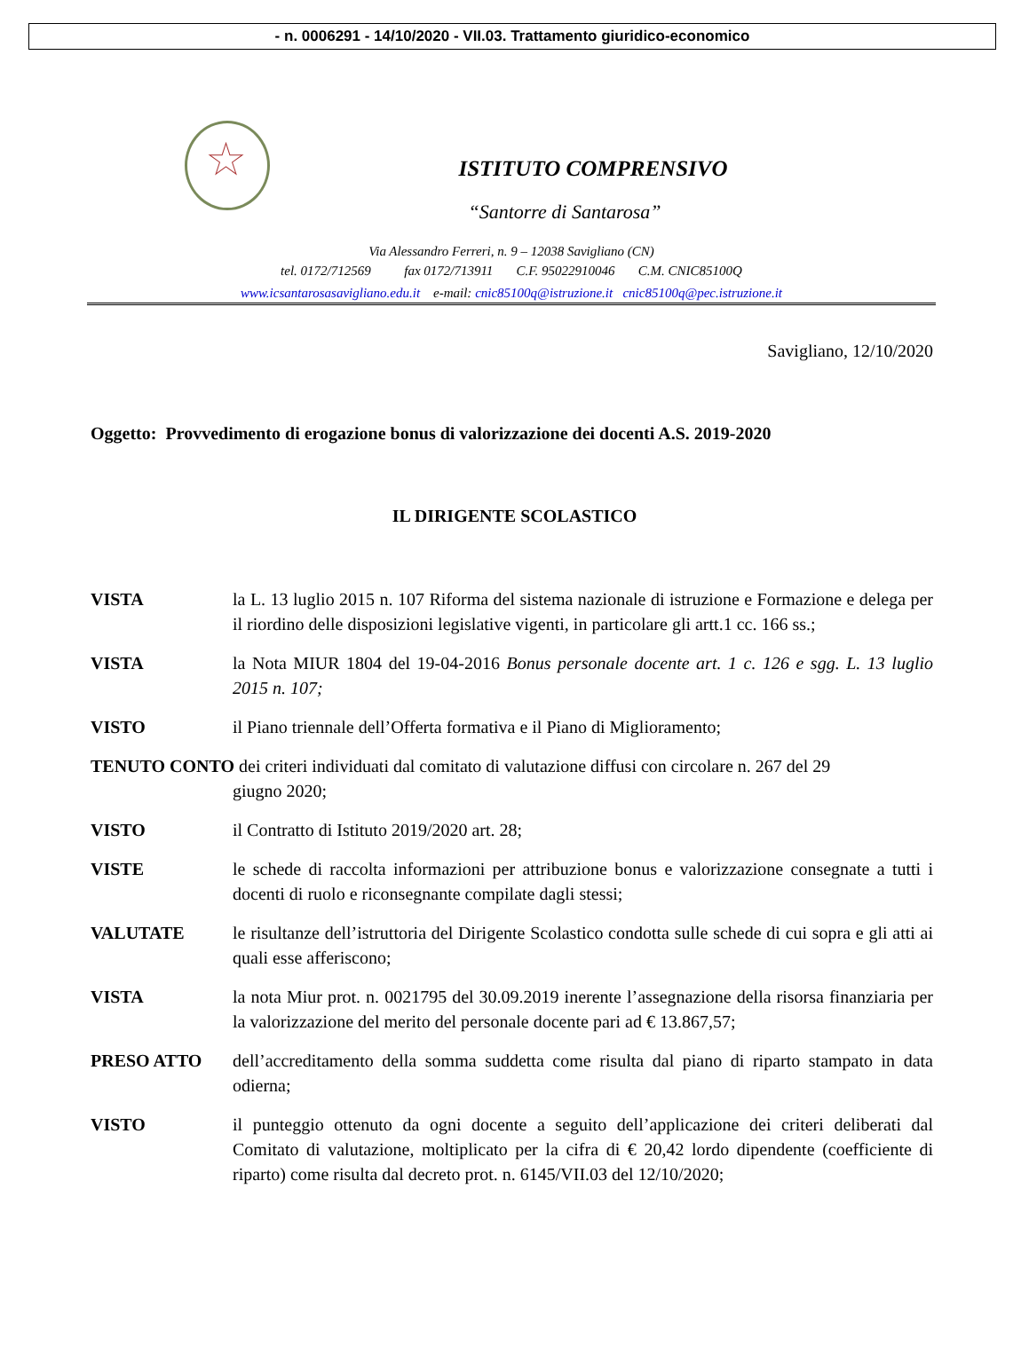- n. 0006291 - 14/10/2020 - VII.03. Trattamento giuridico-economico
★
ISTITUTO COMPRENSIVO
“Santorre di Santarosa”
Via Alessandro Ferreri, n. 9 – 12038 Savigliano (CN)
tel. 0172/712569 fax 0172/713911 C.F. 95022910046 C.M. CNIC85100Q
www.icsantarosasavigliano.edu.it e-mail: cnic85100q@istruzione.it cnic85100q@pec.istruzione.it
Savigliano, 12/10/2020
Oggetto: Provvedimento di erogazione bonus di valorizzazione dei docenti A.S. 2019-2020
IL DIRIGENTE SCOLASTICO
VISTA la L. 13 luglio 2015 n. 107 Riforma del sistema nazionale di istruzione e Formazione e delega per il riordino delle disposizioni legislative vigenti, in particolare gli artt.1 cc. 166 ss.;
VISTA la Nota MIUR 1804 del 19-04-2016 Bonus personale docente art. 1 c. 126 e sgg. L. 13 luglio 2015 n. 107;
VISTO il Piano triennale dell’Offerta formativa e il Piano di Miglioramento;
TENUTO CONTO dei criteri individuati dal comitato di valutazione diffusi con circolare n. 267 del 29
giugno 2020;
VISTO il Contratto di Istituto 2019/2020 art. 28;
VISTE le schede di raccolta informazioni per attribuzione bonus e valorizzazione consegnate a tutti i docenti di ruolo e riconsegnante compilate dagli stessi;
VALUTATE le risultanze dell’istruttoria del Dirigente Scolastico condotta sulle schede di cui sopra e gli atti ai quali esse afferiscono;
VISTA la nota Miur prot. n. 0021795 del 30.09.2019 inerente l’assegnazione della risorsa finanziaria per la valorizzazione del merito del personale docente pari ad € 13.867,57;
PRESO ATTO dell’accreditamento della somma suddetta come risulta dal piano di riparto stampato in data odierna;
VISTO il punteggio ottenuto da ogni docente a seguito dell’applicazione dei criteri deliberati dal Comitato di valutazione, moltiplicato per la cifra di € 20,42 lordo dipendente (coefficiente di riparto) come risulta dal decreto prot. n. 6145/VII.03 del 12/10/2020;